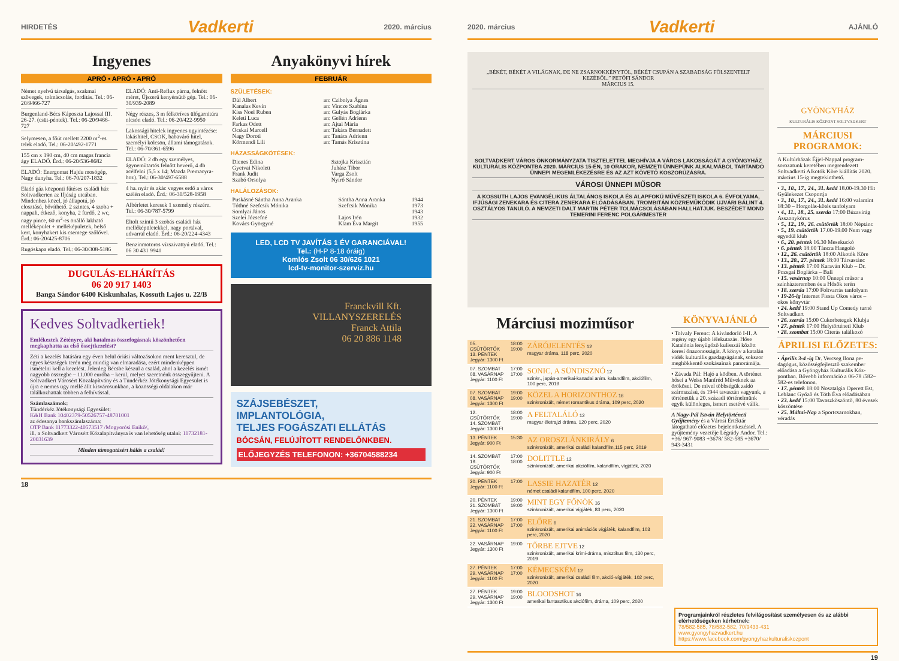HIRDETÉS Vadkerti 2020. március
Ingyenes
APRÓ • APRÓ • APRÓ
Német nyelvű társalgás, szakmai szövegek, tolmácsolás, fordítás. Tel.: 06-20/9466-727
Burgenland-Bécs Káposzta Lajossal III. 26-27. (csüt-péntek). Tel.: 06-20/9466-727
Selymesen, a főút mellett 2200 m<sup>2</sup>-es telek eladó. Tel.: 06-20/492-1771
155 cm x 190 cm, 40 cm magas francia ágy ELADÓ. Érd.: 06-20/536-8682
ELADÓ: Energomat Hajdu mosógép, Nagy dunyha. Tel.: 06-70/207-1832
Eladó gáz központi fűtéses családi ház Soltvadkerten az Ifjúság utcában. Mindenhez közel, jó állapotú, jó elosztású, bővíthető. 2 szintes, 4 szoba + nappali, étkező, konyha, 2 fürdő, 2 wc, nagy pince, 60 m<sup>2</sup>-es önálló lakható melléképület + melléképületek, belső kert, konyhakert kis csemege szőlővel. Érd.: 06-20/425-8706
Rugóskapa eladó. Tel.: 06-30/308-5186
ELADÓ: Anti-Reflux párna, felnőtt méret, Újszerű kenyérsütő gép. Tel.: 06-30/939-2089
Négy részes, 3 m félköríves ülőgarnitúra olcsón eladó. Tel.: 06-20/422-9950
Lakossági hitelek ingyenes ügyintézése: lakáshitel, CSOK, babaváró hitel, személyi kölcsön, állami támogatások. Tel.: 06-70/361-6596
ELADÓ: 2 db egy személyes, ágyneműtartós felnőtt heverő, 4 db acélfelni (5,5 x 14; Mazda Premacyra-hoz). Tel.: 06-30/497-6588
4 ha. nyár és akác vegyes erdő a város szélén eladó. Érd.: 06-30/528-1958
Albérletet keresek 1 személy részére. Tel.: 06-30/787-5799
Eltolt szintű 3 szobás családi ház melléképületekkel, nagy portával, udvarral eladó. Érd.: 06-20/224-4343
Benzinmotoros vízszivattyú eladó. Tel.: 06 30 431 9941
DUGULÁS-ELHÁRÍTÁS
06 20 917 1403
Banga Sándor 6400 Kiskunhalas, Kossuth Lajos u. 22/B
Kedves Soltvadkertiek!
Emlékeztek Zétényre, aki hatalmas összefogásnak köszönhetően megkaphatta az első őssejtkezelést?
Zéti a kezelés hatására egy éven belül óriási változásokon ment keresztül, de egyes készségek terén még mindig van elmaradása, ezért mindenképpen ismételni kell a kezelést. Jelenleg Bécsbe készül a család, ahol a kezelés ismét nagyobb összegbe – 11.000 euróba – kerül, melyet szeretnénk összegyűjteni. A Soltvadkert Városért Közalapítvány és a Tündérkéz Jótékonysági Egyesület is újra e nemes ügy mellé állt kisvárosunkban, a közösségi oldalakon már találkozhattak többen a felhívással.
Számlaszámok:
Tündérkéz Jótékonysági Egyesület:
K&H Bank 10402379-50526757-48701001
az édesanya bankszámlaszáma:
OTP Bank 11773322-40573517 /Mogyorósi Enikő/,
ill. a Soltvadkert Városért Közalapítványra is van lehetőség utalni: 11732181-20031639
Minden támogatásért hálás a család!
Anyakönyvi hírek
FEBRUÁR
SZÜLETÉSEK:
| Dúl Albert | an: Czibolya Ágnes |
| Kanalas Kevin | an: Vincze Szabina |
| Kiss Noel Ruben | an: Gulyás Boglárka |
| Keleti Luca | an: Gellén Adrienn |
| Farkas Odett | an: Ajtai Mária |
| Ocskai Marcell | an: Takács Bernadett |
| Nagy Doroti | an: Tanács Adrienn |
| Körmendi Lili | an: Tamás Krisztina |
HÁZASSÁGKÖTÉSEK:
| Dienes Edina | Sztojka Krisztián |
| Gyetvai Nikolett | Juhász Tibor |
| Frank Judit | Varga Zsolt |
| Szabó Orsolya | Nyírő Sándor |
HALÁLOZÁSOK:
| Puskásné Sántha Anna Aranka | Sántha Anna Aranka | 1944 |
| Tóthné Szefcsik Mónika | Szefcsik Mónika | 1973 |
| Somlyai János | | 1943 |
| Szelei Józsefné | Lajos Irén | 1932 |
| Kovács Györgyné | Klam Éva Margit | 1955 |
LED, LCD TV JAVÍTÁS 1 ÉV GARANCIÁVAL!
Tel.: (H-P 8-18 óráig)
Komlós Zsolt 06 30/626 1021
lcd-tv-monitor-szerviz.hu
Franckvill Kft.
VILLANYSZERELÉS
Franck Attila
06 20 886 1148
SZÁJSEBÉSZET,
IMPLANTOLÓGIA,
TELJES FOGÁSZATI ELLÁTÁS
BÓCSÁN, FELÚJÍTOTT RENDELŐNKBEN.
ELŐJEGYZÉS TELEFONON: +36704588234
18
2020. március Vadkerti AJÁNLÓ
„BÉKÉT, BÉKÉT A VILÁGNAK, DE NE ZSARNOKKÉNYTÓL, BÉKÉT CSUPÁN A SZABADSÁG FÖLSZENTELT KEZÉBŐL.” PETŐFI SÁNDOR
MÁRCIUS 15.
SOLTVADKERT VÁROS ÖNKORMÁNYZATA TISZTELETTEL MEGHÍVJA A VÁROS LAKOSSÁGÁT A GYÖNGYHÁZ KULTURÁLIS KÖZPONTBA 2020. MÁRCIUS 15-ÉN, 10 ÓRAKOR, NEMZETI ÜNNEPÜNK ALKALMÁBÓL TARTANDÓ ÜNNEPI MEGEMLÉKEZÉSRE ÉS AZ AZT KÖVETŐ KOSZORÚZÁSRA.
VÁROSI ÜNNEPI MŰSOR
A KOSSUTH LAJOS EVANGÉLIKUS ÁLTALÁNOS ISKOLA ÉS ALAPFOKÚ MŰVÉSZETI ISKOLA 6. ÉVFOLYAMA, IFJÚSÁGI ZENEKARA ÉS CITERA ZENEKARA ELŐADÁSÁBAN. TROMBITÁN KÖZREMŰKÖDIK UJVÁRI BÁLINT 4. OSZTÁLYOS TANULÓ. A NEMZETI DALT MARTIN PÉTER TOLMÁCSOLÁSÁBAN HALLHATJUK. BESZÉDET MOND TEMERINI FERENC POLGÁRMESTER
Márciusi moziműsor
| 05. CSÜTÖRTÖK 13. PÉNTEK Jegyár: 1300 Ft | 18:00 19:00 | ZÁRÓJELENTÉS 12 magyar dráma, 118 perc, 2020 |
| 07. SZOMBAT 08. VASÁRNAP Jegyár: 1100 Ft | 17:00 17:00 | SONIC, A SÜNDISZNÓ 12 szinkr., japán-amerikai-kanadai anim. kalandfilm, akciófilm, 100 perc, 2019 |
| 07. SZOMBAT 08. VASÁRNAP Jegyár: 1300 Ft | 19:00 19:00 | KÖZEL A HORIZONTHOZ 16 szinkronizált, német romantikus dráma, 109 perc, 2020 |
| 12. CSÜTÖRTÖK 14. SZOMBAT Jegyár: 1300 Ft | 18:00 19:00 | A FELTALÁLÓ 12 magyar életrajzi dráma, 120 perc, 2020 |
| 13. PÉNTEK Jegyár: 900 Ft | 15:30 | AZ OROSZLÁNKIRÁLY 6 szinkronizált, amerikai családi kalandfilm,115 perc, 2019 |
| 14. SZOMBAT 19. CSÜTÖRTÖK Jegyár: 900 Ft | 17:00 18:00 | DOLITTLE 12 szinkronizált, amerikai akciófilm, kalandfilm, vígjáték, 2020 |
| 20. PÉNTEK Jegyár: 1100 Ft | 17:00 | LASSIE HAZATÉR 12 német családi kalandfilm, 100 perc, 2020 |
| 20. PÉNTEK 21. SZOMBAT Jegyár: 1300 Ft | 19:00 19:00 | MINT EGY FŐNÖK 16 szinkronizált, amerikai vígjáték, 83 perc, 2020 |
| 21. SZOMBAT 22. VASÁRNAP Jegyár: 1100 Ft | 17:00 17:00 | ELŐRE 6 szinkronizált, amerikai animációs vígjáték, kalandfilm, 103 perc, 2020 |
| 22. VASÁRNAP Jegyár: 1300 Ft | 19:00 | TŐRBE EJTVE 12 szinkronizált, amerikai krimi-dráma, misztikus film, 130 perc, 2019 |
| 27. PÉNTEK 29. VASÁRNAP Jegyár: 1100 Ft | 17:00 17:00 | KÉMECSKÉM 12 szinkronizált, amerikai családi film, akció-vígjáték, 102 perc, 2020 |
| 27. PÉNTEK 29. VASÁRNAP Jegyár: 1300 Ft | 19:00 19:00 | BLOODSHOT 16 amerikai fantasztikus akciófilm, dráma, 109 perc, 2020 |
KÖNYVAJÁNLÓ
• Tolvaly Ferenc: A kivándorló I-II. A regény egy újabb lélekutazás. Hőse Katalónia lenyűgöző kulisszái között keresi önazonosságát. A könyv a ka­talán vidék kulturális gazdagságának, sokszor meghökkentő szokásainak panorámája.
• Závada Pál: Hajó a ködben. A tör­ténet hősei a Weiss Manfréd Művek­nek az örökösei. De mivel többségük zsidó származású, és 1944 tavaszán vagyunk, a történetük a 20. századi történelmünk egyik különleges, ismert esetévé válik.
A Nagy-Pál István Helytörténeti Gyűjtemény és a Városi Értéktár látogatható előzetes bejelentkezéssel. A gyűjtemény vezetője Légrády Andor. Tel.: +36/ 967-9083 +3678/ 582-585 +3670/ 943-3431
GYÖNGYHÁZ
KULTURÁLIS KÖZPONT SOLTVADKERT
MÁRCIUSI PROGRAMOK:
A Kultúrházak Éjjel-Nappal program­sorozatunk keretében megrendezett Soltvadkerti Alkotók Köre kiállítás 2020. március 15-ig megtekinthető.
• 3., 10., 17., 24., 31. kedd 18.00-19.30 Hit Gyülekezet Csoportja
• 3., 10., 17., 24., 31. kedd 16:00 valamint 18:30 – Horgolás-kötés tanfolyam
• 4., 11., 18., 25. szerda 17:00 Búzavirág Asszonykórus
• 5., 12., 19., 26. csütörtök 18:00 Néptánc
• 5., 19. csütörtök 17.00-19.00 Nem vagy egyedül klub
• 6., 20. péntek 16.30 Mesekuckó
• 6. péntek 18:00 Táncra Hangoló
• 12., 26. csütörtök 18:00 Alkotók Köre
• 13., 20., 27. péntek 18:00 Társastánc
• 13. péntek 17:00 Karaván Klub – Dr. Pozsgai Boglárka – Bali
• 15. vasárnap 10:00 Ünnepi műsor a színházteremben és a Hősök terén
• 18. szerda 17:00 Foltvarrás tanfolyam
• 19-26-ig Internet Fiesta Okos város – okos könyvtár
• 24. kedd 19:00 Stand Up Comedy turné Soltvadkert
• 26. szerda 15:00 Cukorbetegek Klubja
• 27. péntek 17:00 Helytörténeti Klub
• 28. szombat 15:00 Citerás találkozó
ÁPRILISI ELŐZETES:
• Április 3-4 -ig Dr. Vercseg Ilona pe­dagógus, közösségfejlesztő szakember előadása a Gyöngyház Kulturális Köz­pontban. Bővebb információ a 06-78 /582–582-es telefonon.
• 17. péntek 18:00 Nosztalgia Operett Est, Leblanc Győző és Tóth Éva elő­adásában
• 23. kedd 15:00 Tavaszköszöntő, 80 évesek köszöntése
• 25. Máltai-Nap a Sportcsarnokban, véradás
Programjainkról részletes felvilágosítást személyesen és az alábbi elérhetőségeken kérhetnek:
78/582-585, 78/582-582, 70/9433-431
www.gyongyhazvadkert.hu
https://www.facebook.com/gyongyhazkulturaliskozpont
19